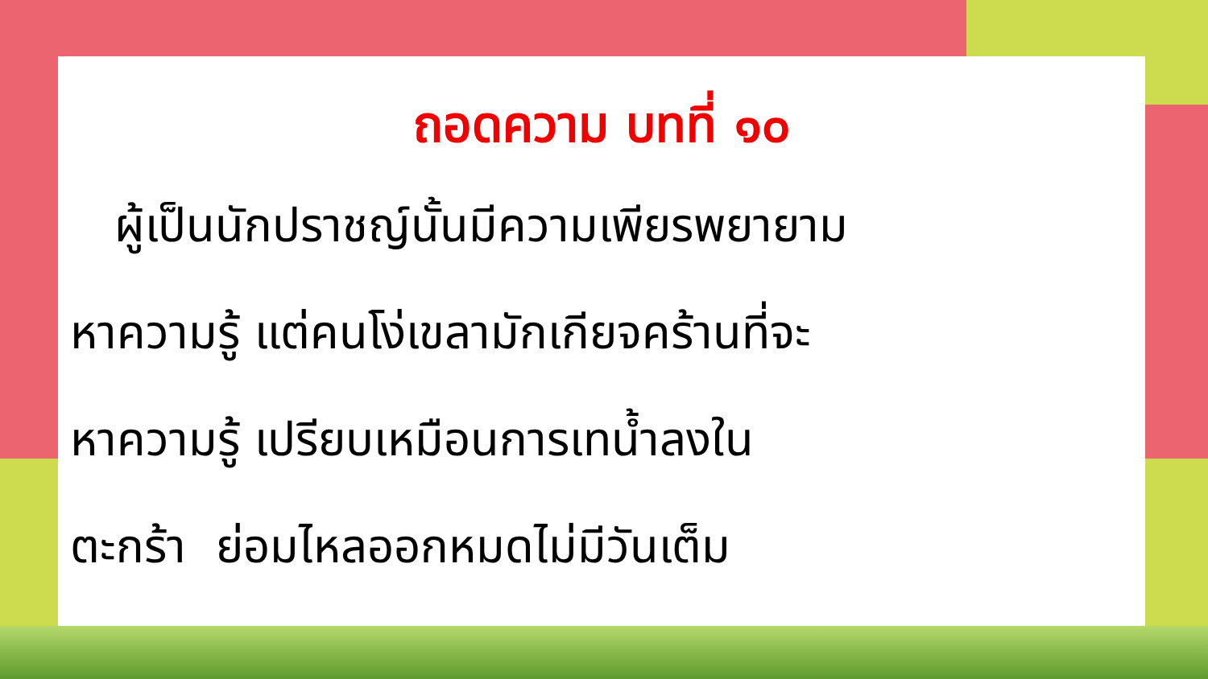ถอดความ บทที่ ๑๐
ผู้เป็นนักปราชญ์นั้นมีความเพียรพยายาม
หาความรู้ แต่คนโง่เขลามักเกียจคร้านที่จะ
หาความรู้ เปรียบเหมือนการเทน้ำลงใน
ตะกร้า ย่อมไหลออกหมดไม่มีวันเต็ม